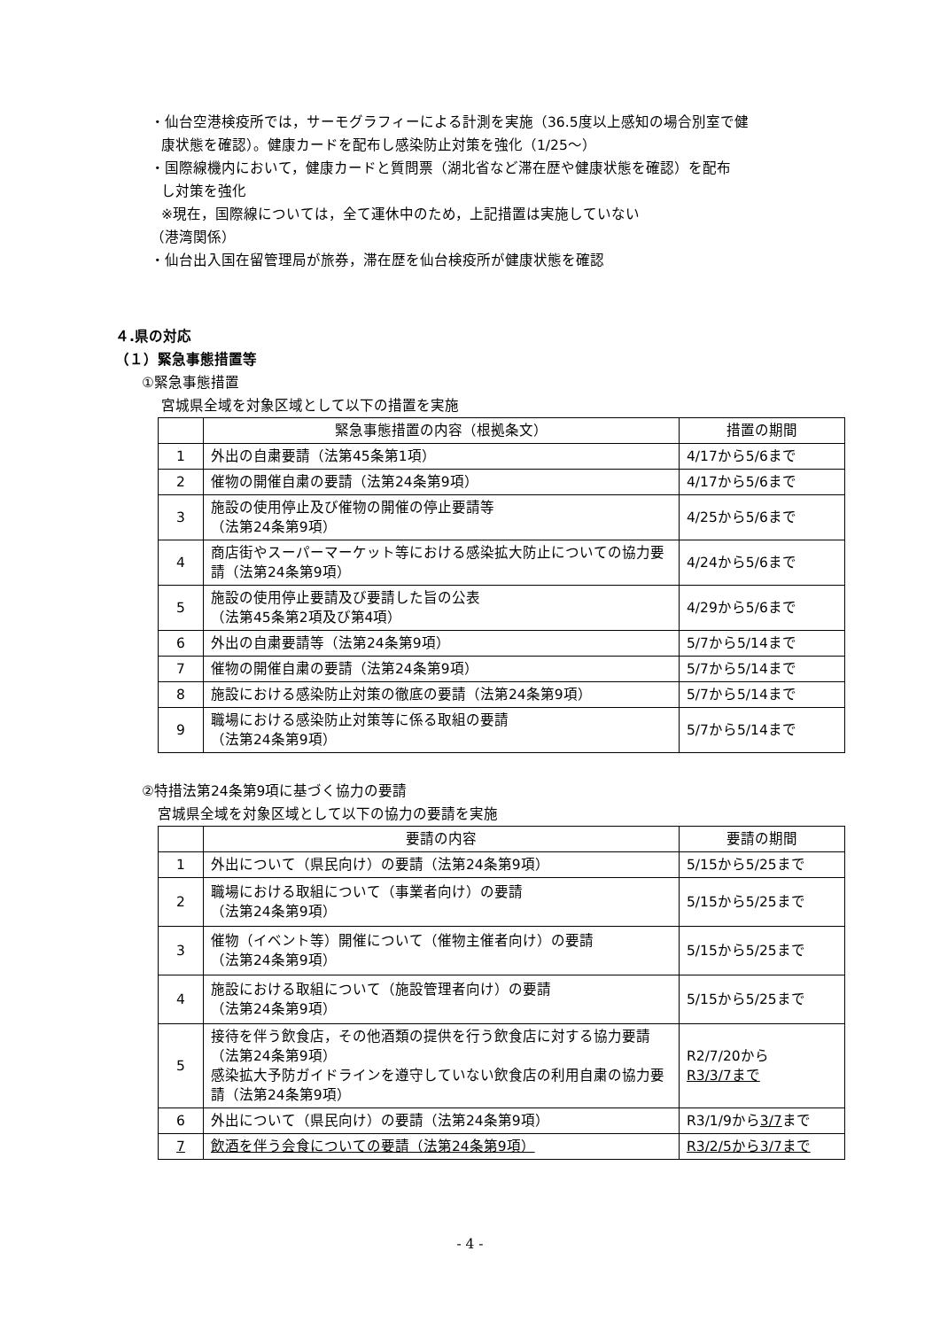・仙台空港検疫所では，サーモグラフィーによる計測を実施（36.5度以上感知の場合別室で健
康状態を確認）。健康カードを配布し感染防止対策を強化（1/25～）
・国際線機内において，健康カードと質問票（湖北省など滞在歴や健康状態を確認）を配布
し対策を強化
※現在，国際線については，全て運休中のため，上記措置は実施していない
（港湾関係）
・仙台出入国在留管理局が旅券，滞在歴を仙台検疫所が健康状態を確認
４.県の対応
（１）緊急事態措置等
①緊急事態措置
宮城県全域を対象区域として以下の措置を実施
| | 緊急事態措置の内容（根拠条文） | 措置の期間 |
| --- | --- | --- |
| 1 | 外出の自粛要請（法第45条第1項） | 4/17から5/6まで |
| 2 | 催物の開催自粛の要請（法第24条第9項） | 4/17から5/6まで |
| 3 | 施設の使用停止及び催物の開催の停止要請等 （法第24条第9項） | 4/25から5/6まで |
| 4 | 商店街やスーパーマーケット等における感染拡大防止についての協力要請（法第24条第9項） | 4/24から5/6まで |
| 5 | 施設の使用停止要請及び要請した旨の公表 （法第45条第2項及び第4項） | 4/29から5/6まで |
| 6 | 外出の自粛要請等（法第24条第9項） | 5/7から5/14まで |
| 7 | 催物の開催自粛の要請（法第24条第9項） | 5/7から5/14まで |
| 8 | 施設における感染防止対策の徹底の要請（法第24条第9項） | 5/7から5/14まで |
| 9 | 職場における感染防止対策等に係る取組の要請 （法第24条第9項） | 5/7から5/14まで |
②特措法第24条第9項に基づく協力の要請
宮城県全域を対象区域として以下の協力の要請を実施
| | 要請の内容 | 要請の期間 |
| --- | --- | --- |
| 1 | 外出について（県民向け）の要請（法第24条第9項） | 5/15から5/25まで |
| 2 | 職場における取組について（事業者向け）の要請 （法第24条第9項） | 5/15から5/25まで |
| 3 | 催物（イベント等）開催について（催物主催者向け）の要請 （法第24条第9項） | 5/15から5/25まで |
| 4 | 施設における取組について（施設管理者向け）の要請 （法第24条第9項） | 5/15から5/25まで |
| 5 | 接待を伴う飲食店，その他酒類の提供を行う飲食店に対する協力要請（法第24条第9項） 感染拡大予防ガイドラインを遵守していない飲食店の利用自粛の協力要請（法第24条第9項） | R2/7/20から R3/3/7まで |
| 6 | 外出について（県民向け）の要請（法第24条第9項） | R3/1/9から 3/7 まで |
| 7 | 飲酒を伴う会食についての要請（法第24条第9項） | R3/2/5から3/7まで |
- 4 -